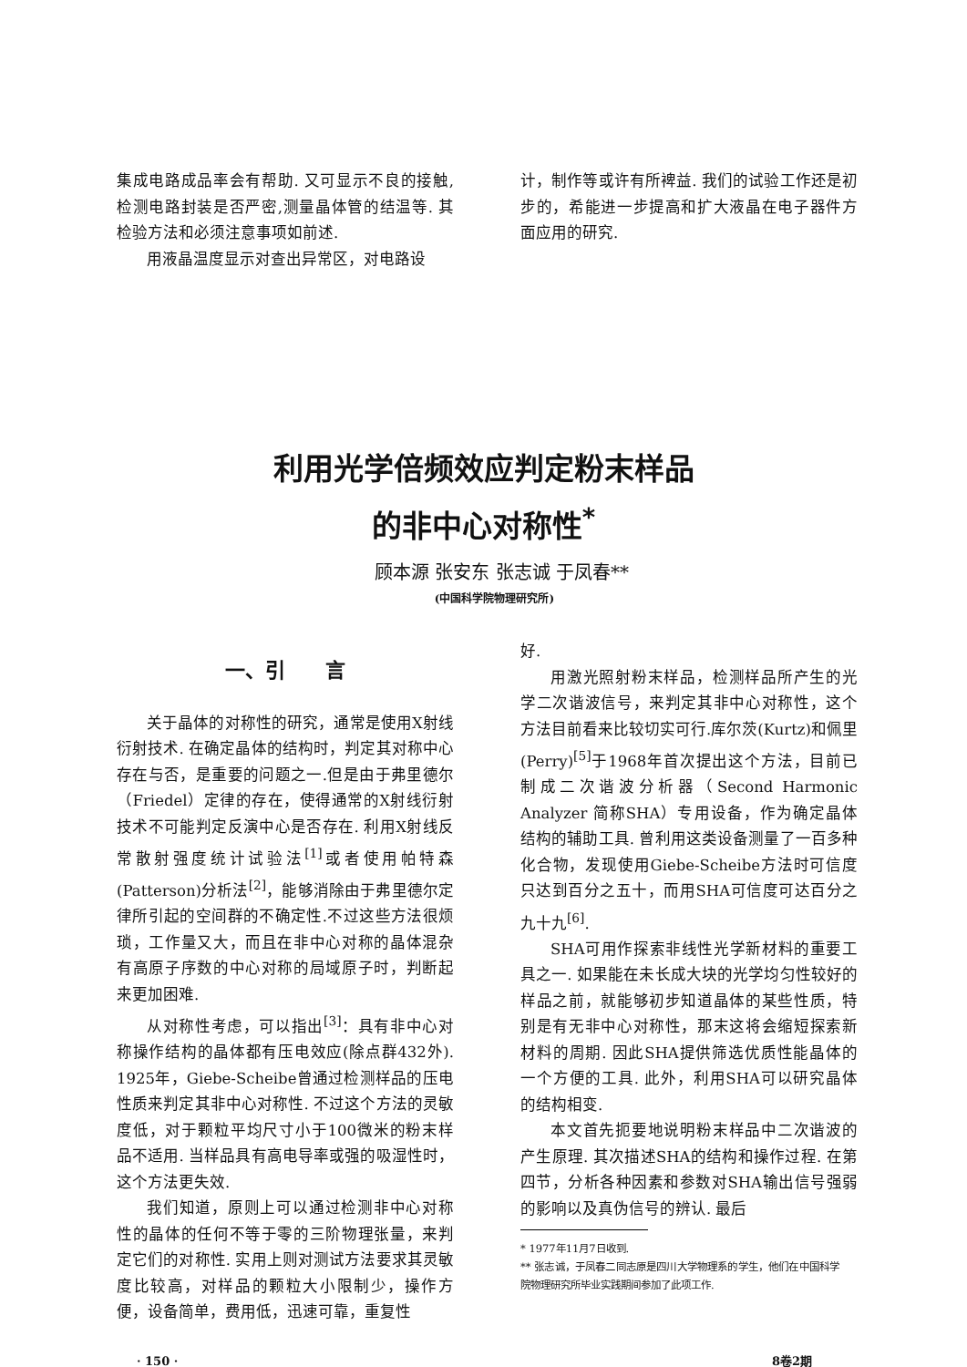集成电路成品率会有帮助. 又可显示不良的接触,检测电路封装是否严密,测量晶体管的结温等. 其检验方法和必须注意事项如前述.
用液晶温度显示对查出异常区，对电路设
计，制作等或许有所裨益. 我们的试验工作还是初步的，希能进一步提高和扩大液晶在电子器件方面应用的研究.
利用光学倍频效应判定粉末样品
的非中心对称性<sup>*</sup>
顾本源 张安东 张志诚 于凤春**
(中国科学院物理研究所)
一、引　　言
关于晶体的对称性的研究，通常是使用X射线衍射技术. 在确定晶体的结构时，判定其对称中心存在与否，是重要的问题之一.但是由于弗里德尔（Friedel）定律的存在，使得通常的X射线衍射技术不可能判定反演中心是否存在. 利用X射线反常散射强度统计试验法<sup>[1]</sup>或者使用帕特森(Patterson)分析法<sup>[2]</sup>，能够消除由于弗里德尔定律所引起的空间群的不确定性.不过这些方法很烦琐，工作量又大，而且在非中心对称的晶体混杂有高原子序数的中心对称的局域原子时，判断起来更加困难.
从对称性考虑，可以指出<sup>[3]</sup>：具有非中心对称操作结构的晶体都有压电效应(除点群432外). 1925年，Giebe-Scheibe曾通过检测样品的压电性质来判定其非中心对称性. 不过这个方法的灵敏度低，对于颗粒平均尺寸小于100微米的粉末样品不适用. 当样品具有高电导率或强的吸湿性时，这个方法更失效.
我们知道，原则上可以通过检测非中心对称性的晶体的任何不等于零的三阶物理张量，来判定它们的对称性. 实用上则对测试方法要求其灵敏度比较高，对样品的颗粒大小限制少，操作方便，设备简单，费用低，迅速可靠，重复性
好.
用激光照射粉末样品，检测样品所产生的光学二次谐波信号，来判定其非中心对称性，这个方法目前看来比较切实可行.库尔茨(Kurtz)和佩里(Perry)<sup>[5]</sup>于1968年首次提出这个方法，目前已制成二次谐波分析器（Second Harmonic Analyzer 简称SHA）专用设备，作为确定晶体结构的辅助工具. 曾利用这类设备测量了一百多种化合物，发现使用Giebe-Scheibe方法时可信度只达到百分之五十，而用SHA可信度可达百分之九十九<sup>[6]</sup>.
SHA可用作探索非线性光学新材料的重要工具之一. 如果能在未长成大块的光学均匀性较好的样品之前，就能够初步知道晶体的某些性质，特别是有无非中心对称性，那末这将会缩短探索新材料的周期. 因此SHA提供筛选优质性能晶体的一个方便的工具. 此外，利用SHA可以研究晶体的结构相变.
本文首先扼要地说明粉末样品中二次谐波的产生原理. 其次描述SHA的结构和操作过程. 在第四节，分析各种因素和参数对SHA输出信号强弱的影响以及真伪信号的辨认. 最后
* 1977年11月7日收到.
** 张志诚，于凤春二同志原是四川大学物理系的学生，他们在中国科学院物理研究所毕业实践期间参加了此项工作.
· 150 · 8卷2期